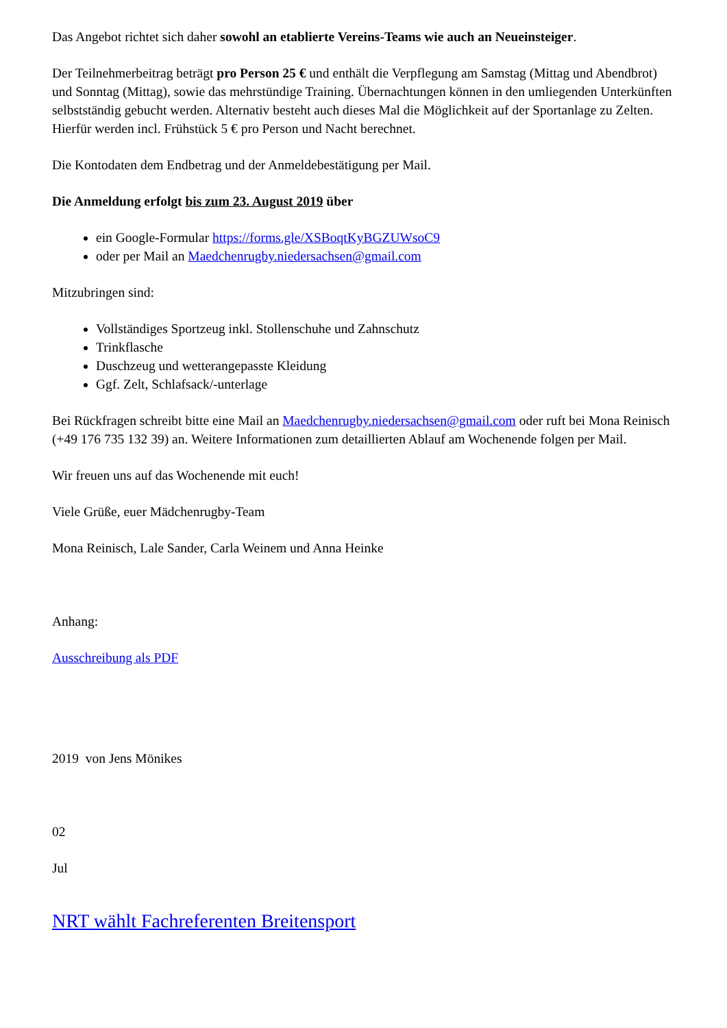Das Angebot richtet sich daher sowohl an etablierte Vereins-Teams wie auch an Neueinsteiger.
Der Teilnehmerbeitrag beträgt pro Person 25 € und enthält die Verpflegung am Samstag (Mittag und Abendbrot) und Sonntag (Mittag), sowie das mehrstündige Training. Übernachtungen können in den umliegenden Unterkünften selbstständig gebucht werden. Alternativ besteht auch dieses Mal die Möglichkeit auf der Sportanlage zu Zelten. Hierfür werden incl. Frühstück 5 € pro Person und Nacht berechnet.
Die Kontodaten dem Endbetrag und der Anmeldebestätigung per Mail.
Die Anmeldung erfolgt bis zum 23. August 2019 über
ein Google-Formular https://forms.gle/XSBoqtKyBGZUWsoC9
oder per Mail an Maedchenrugby.niedersachsen@gmail.com
Mitzubringen sind:
Vollständiges Sportzeug inkl. Stollenschuhe und Zahnschutz
Trinkflasche
Duschzeug und wetterangepasste Kleidung
Ggf. Zelt, Schlafsack/-unterlage
Bei Rückfragen schreibt bitte eine Mail an Maedchenrugby.niedersachsen@gmail.com oder ruft bei Mona Reinisch (+49 176 735 132 39) an. Weitere Informationen zum detaillierten Ablauf am Wochenende folgen per Mail.
Wir freuen uns auf das Wochenende mit euch!
Viele Grüße, euer Mädchenrugby-Team
Mona Reinisch, Lale Sander, Carla Weinem und Anna Heinke
Anhang:
Ausschreibung als PDF
2019 von Jens Mönikes
02
Jul
NRT wählt Fachreferenten Breitensport